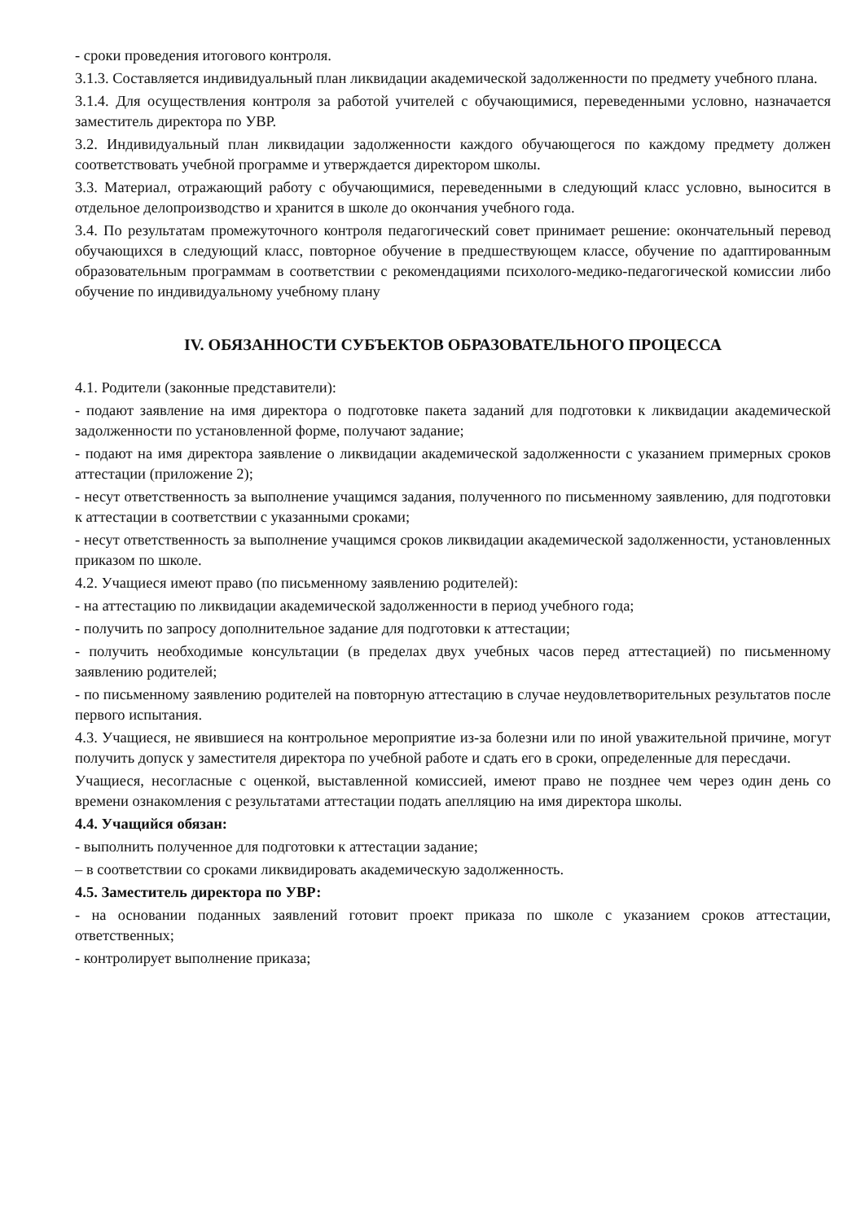- сроки проведения итогового контроля.
3.1.3. Составляется индивидуальный план ликвидации академической задолженности по предмету учебного плана.
3.1.4. Для осуществления контроля за работой учителей с обучающимися, переведенными условно, назначается заместитель директора по УВР.
3.2. Индивидуальный план ликвидации задолженности каждого обучающегося по каждому предмету должен соответствовать учебной программе и утверждается директором школы.
3.3. Материал, отражающий работу с обучающимися, переведенными в следующий класс условно, выносится в отдельное делопроизводство и хранится в школе до окончания учебного года.
3.4. По результатам промежуточного контроля педагогический совет принимает решение: окончательный перевод обучающихся в следующий класс, повторное обучение в предшествующем классе, обучение по адаптированным образовательным программам в соответствии с рекомендациями психолого-медико-педагогической комиссии либо обучение по индивидуальному учебному плану
IV. ОБЯЗАННОСТИ СУБЪЕКТОВ ОБРАЗОВАТЕЛЬНОГО ПРОЦЕССА
4.1. Родители (законные представители):
- подают заявление на имя директора о подготовке пакета заданий для подготовки к ликвидации академической задолженности по установленной форме, получают задание;
- подают на имя директора заявление о ликвидации академической задолженности с указанием примерных сроков аттестации (приложение 2);
- несут ответственность за выполнение учащимся задания, полученного по письменному заявлению, для подготовки к аттестации в соответствии с указанными сроками;
- несут ответственность за выполнение учащимся сроков ликвидации академической задолженности, установленных приказом по школе.
4.2. Учащиеся имеют право (по письменному заявлению родителей):
- на аттестацию по ликвидации академической задолженности в период учебного года;
- получить по запросу дополнительное задание для подготовки к аттестации;
- получить необходимые консультации (в пределах двух учебных часов перед аттестацией) по письменному заявлению родителей;
- по письменному заявлению родителей на повторную аттестацию в случае неудовлетворительных результатов после первого испытания.
4.3. Учащиеся, не явившиеся на контрольное мероприятие из-за болезни или по иной уважительной причине, могут получить допуск у заместителя директора по учебной работе и сдать его в сроки, определенные для пересдачи.
Учащиеся, несогласные с оценкой, выставленной комиссией, имеют право не позднее чем через один день со времени ознакомления с результатами аттестации подать апелляцию на имя директора школы.
4.4. Учащийся обязан:
- выполнить полученное для подготовки к аттестации задание;
– в соответствии со сроками ликвидировать академическую задолженность.
4.5. Заместитель директора по УВР:
- на основании поданных заявлений готовит проект приказа по школе с указанием сроков аттестации, ответственных;
- контролирует выполнение приказа;